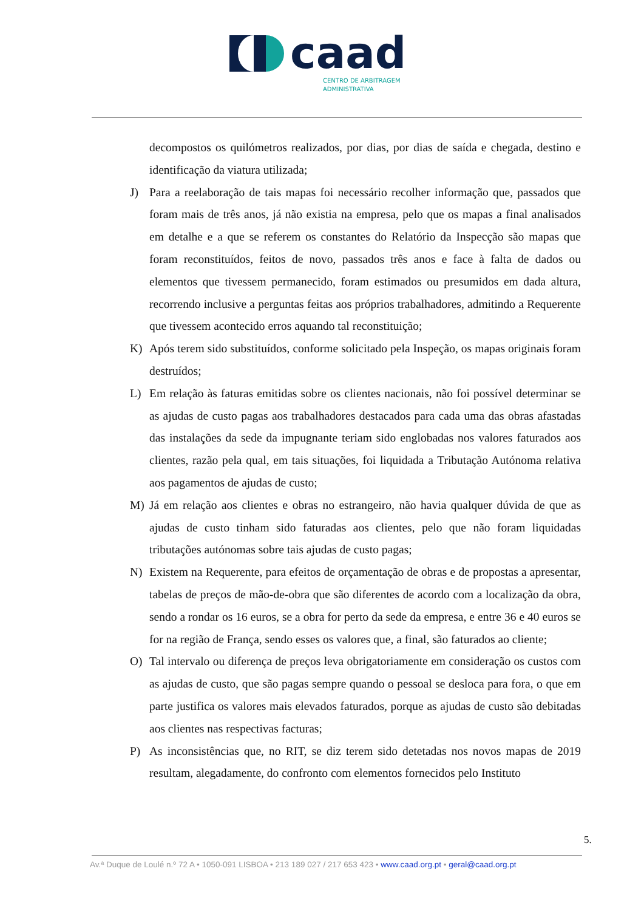caad
CENTRO DE ARBITRAGEM
ADMINISTRATIVA
decompostos os quilómetros realizados, por dias, por dias de saída e chegada, destino e identificação da viatura utilizada;
J) Para a reelaboração de tais mapas foi necessário recolher informação que, passados que foram mais de três anos, já não existia na empresa, pelo que os mapas a final analisados em detalhe e a que se referem os constantes do Relatório da Inspecção são mapas que foram reconstituídos, feitos de novo, passados três anos e face à falta de dados ou elementos que tivessem permanecido, foram estimados ou presumidos em dada altura, recorrendo inclusive a perguntas feitas aos próprios trabalhadores, admitindo a Requerente que tivessem acontecido erros aquando tal reconstituição;
K) Após terem sido substituídos, conforme solicitado pela Inspeção, os mapas originais foram destruídos;
L) Em relação às faturas emitidas sobre os clientes nacionais, não foi possível determinar se as ajudas de custo pagas aos trabalhadores destacados para cada uma das obras afastadas das instalações da sede da impugnante teriam sido englobadas nos valores faturados aos clientes, razão pela qual, em tais situações, foi liquidada a Tributação Autónoma relativa aos pagamentos de ajudas de custo;
M) Já em relação aos clientes e obras no estrangeiro, não havia qualquer dúvida de que as ajudas de custo tinham sido faturadas aos clientes, pelo que não foram liquidadas tributações autónomas sobre tais ajudas de custo pagas;
N) Existem na Requerente, para efeitos de orçamentação de obras e de propostas a apresentar, tabelas de preços de mão-de-obra que são diferentes de acordo com a localização da obra, sendo a rondar os 16 euros, se a obra for perto da sede da empresa, e entre 36 e 40 euros se for na região de França, sendo esses os valores que, a final, são faturados ao cliente;
O) Tal intervalo ou diferença de preços leva obrigatoriamente em consideração os custos com as ajudas de custo, que são pagas sempre quando o pessoal se desloca para fora, o que em parte justifica os valores mais elevados faturados, porque as ajudas de custo são debitadas aos clientes nas respectivas facturas;
P) As inconsistências que, no RIT, se diz terem sido detetadas nos novos mapas de 2019 resultam, alegadamente, do confronto com elementos fornecidos pelo Instituto
5.
Av.ª Duque de Loulé n.º 72 A • 1050-091 LISBOA • 213 189 027 / 217 653 423 • www.caad.org.pt • geral@caad.org.pt